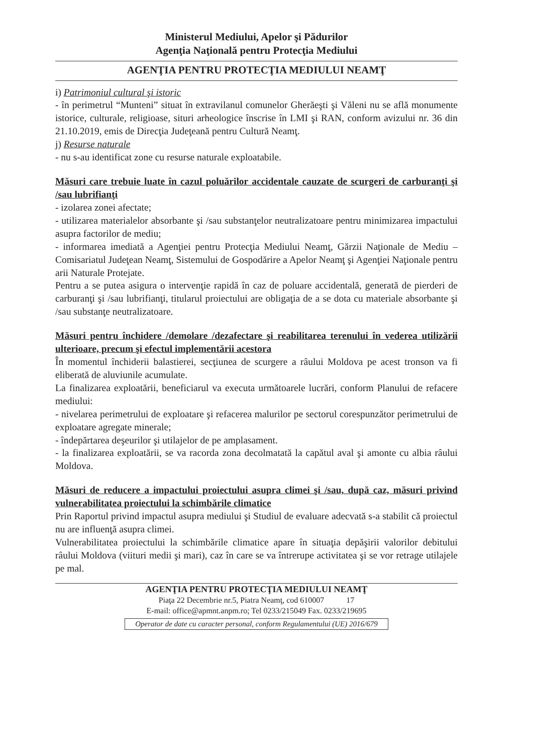Ministerul Mediului, Apelor şi Pădurilor
Agenţia Naţională pentru Protecţia Mediului
AGENŢIA PENTRU PROTECŢIA MEDIULUI NEAMŢ
i) Patrimoniul cultural şi istoric
- în perimetrul “Munteni” situat în extravilanul comunelor Gherăeşti şi Văleni nu se află monumente istorice, culturale, religioase, situri arheologice înscrise în LMI şi RAN, conform avizului nr. 36 din 21.10.2019, emis de Direcţia Judeţeană pentru Cultură Neamţ.
j) Resurse naturale
- nu s-au identificat zone cu resurse naturale exploatabile.
Măsuri care trebuie luate în cazul poluărilor accidentale cauzate de scurgeri de carburanţi şi /sau lubrifianţi
- izolarea zonei afectate;
- utilizarea materialelor absorbante şi /sau substanţelor neutralizatoare pentru minimizarea impactului asupra factorilor de mediu;
- informarea imediată a Agenţiei pentru Protecţia Mediului Neamţ, Gărzii Naţionale de Mediu – Comisariatul Judeţean Neamţ, Sistemului de Gospodărire a Apelor Neamţ şi Agenţiei Naţionale pentru arii Naturale Protejate.
Pentru a se putea asigura o intervenţie rapidă în caz de poluare accidentală, generată de pierderi de carburanţi şi /sau lubrifianţi, titularul proiectului are obligaţia de a se dota cu materiale absorbante şi /sau substanţe neutralizatoare.
Măsuri pentru închidere /demolare /dezafectare şi reabilitarea terenului în vederea utilizării ulterioare, precum şi efectul implementării acestora
În momentul închiderii balastierei, secţiunea de scurgere a râului Moldova pe acest tronson va fi eliberată de aluviunile acumulate.
La finalizarea exploatării, beneficiarul va executa următoarele lucrări, conform Planului de refacere mediului:
- nivelarea perimetrului de exploatare şi refacerea malurilor pe sectorul corespunzător perimetrului de exploatare agregate minerale;
- îndepărtarea deşeurilor şi utilajelor de pe amplasament.
- la finalizarea exploatării, se va racorda zona decolmatată la capătul aval şi amonte cu albia râului Moldova.
Măsuri de reducere a impactului proiectului asupra climei şi /sau, după caz, măsuri privind vulnerabilitatea proiectului la schimbările climatice
Prin Raportul privind impactul asupra mediului şi Studiul de evaluare adecvată s-a stabilit că proiectul nu are influenţă asupra climei.
Vulnerabilitatea proiectului la schimbările climatice apare în situaţia depăşirii valorilor debitului râului Moldova (viituri medii şi mari), caz în care se va întrerupe activitatea şi se vor retrage utilajele pe mal.
AGENŢIA PENTRU PROTECŢIA MEDIULUI NEAMŢ
Piaţa 22 Decembrie nr.5, Piatra Neamţ, cod 610007 17
E-mail: office@apmnt.anpm.ro; Tel 0233/215049 Fax. 0233/219695
Operator de date cu caracter personal, conform Regulamentului (UE) 2016/679